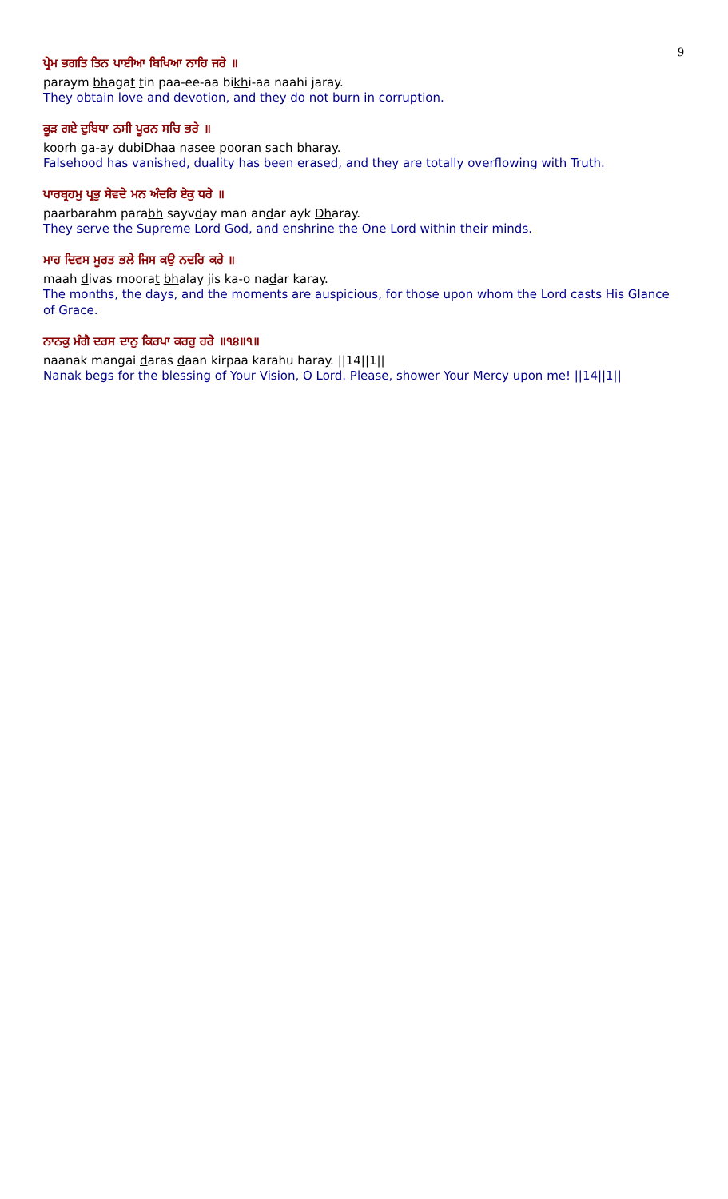9
ਪ੍ਰੇਮ ਭਗਤਿ ਤਿਨ ਪਾਈਆ ਬਿਖਿਆ ਨਾਹਿ ਜਰੇ ॥
paraym bhagat tin paa-ee-aa bikhi-aa naahi jaray.
They obtain love and devotion, and they do not burn in corruption.
ਕੂੜ ਗਏ ਦੁਬਿਧਾ ਨਸੀ ਪੂਰਨ ਸਚਿ ਭਰੇ ॥
koorh ga-ay dubiDhaa nasee pooran sach bharay.
Falsehood has vanished, duality has been erased, and they are totally overflowing with Truth.
ਪਾਰਬ੍ਰਹਮੁ ਪ੍ਰਭੁ ਸੇਵਦੇ ਮਨ ਅੰਦਰਿ ਏਕੁ ਧਰੇ ॥
paarbarahm parabh sayvday man andar ayk Dharay.
They serve the Supreme Lord God, and enshrine the One Lord within their minds.
ਮਾਹ ਦਿਵਸ ਮੂਰਤ ਭਲੇ ਜਿਸ ਕਉ ਨਦਰਿ ਕਰੇ ॥
maah divas moorat bhalay jis ka-o nadar karay.
The months, the days, and the moments are auspicious, for those upon whom the Lord casts His Glance of Grace.
ਨਾਨਕੁ ਮੰਗੈ ਦਰਸ ਦਾਨੁ ਕਿਰਪਾ ਕਰਹੁ ਹਰੇ ॥੧੪॥੧॥
naanak mangai daras daan kirpaa karahu haray. ||14||1||
Nanak begs for the blessing of Your Vision, O Lord. Please, shower Your Mercy upon me! ||14||1||